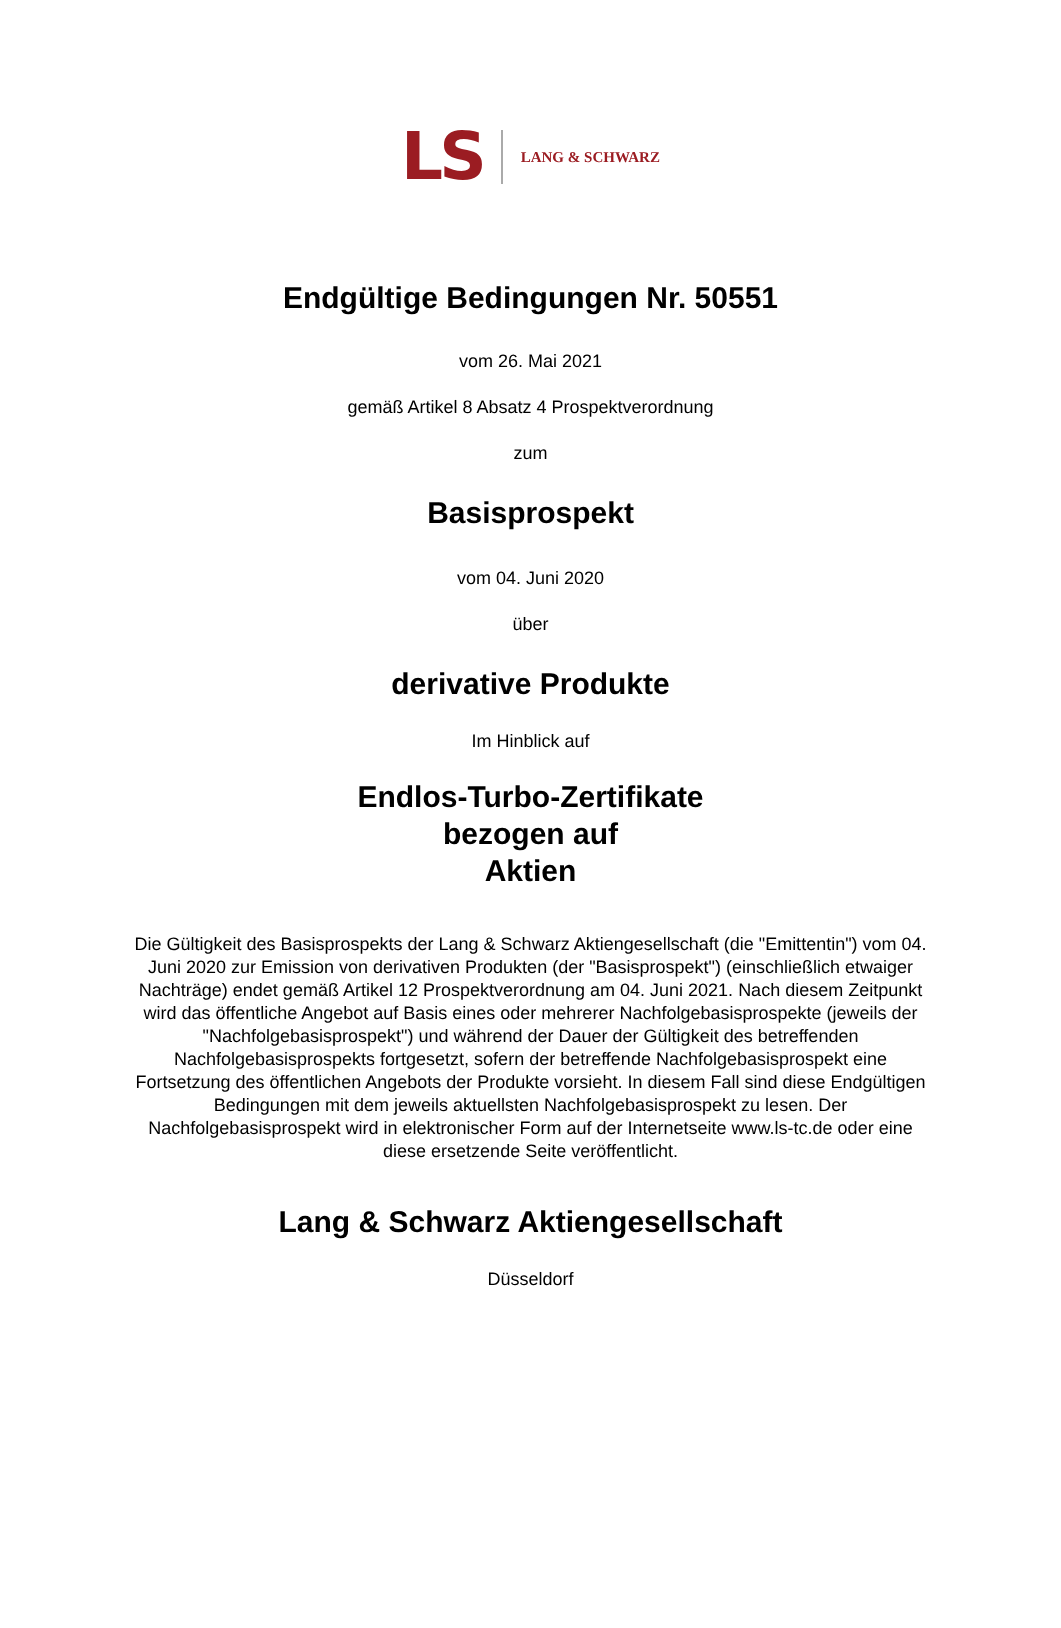LS LANG & SCHWARZ
Endgültige Bedingungen Nr. 50551
vom 26. Mai 2021
gemäß Artikel 8 Absatz 4 Prospektverordnung
zum
Basisprospekt
vom 04. Juni 2020
über
derivative Produkte
Im Hinblick auf
Endlos-Turbo-Zertifikate
bezogen auf
Aktien
Die Gültigkeit des Basisprospekts der Lang & Schwarz Aktiengesellschaft (die "Emittentin") vom 04. Juni 2020 zur Emission von derivativen Produkten (der "Basisprospekt") (einschließlich etwaiger Nachträge) endet gemäß Artikel 12 Prospektverordnung am 04. Juni 2021. Nach diesem Zeitpunkt wird das öffentliche Angebot auf Basis eines oder mehrerer Nachfolgebasisprospekte (jeweils der "Nachfolgebasisprospekt") und während der Dauer der Gültigkeit des betreffenden Nachfolgebasisprospekts fortgesetzt, sofern der betreffende Nachfolgebasisprospekt eine Fortsetzung des öffentlichen Angebots der Produkte vorsieht. In diesem Fall sind diese Endgültigen Bedingungen mit dem jeweils aktuellsten Nachfolgebasisprospekt zu lesen. Der Nachfolgebasisprospekt wird in elektronischer Form auf der Internetseite www.ls-tc.de oder eine diese ersetzende Seite veröffentlicht.
Lang & Schwarz Aktiengesellschaft
Düsseldorf